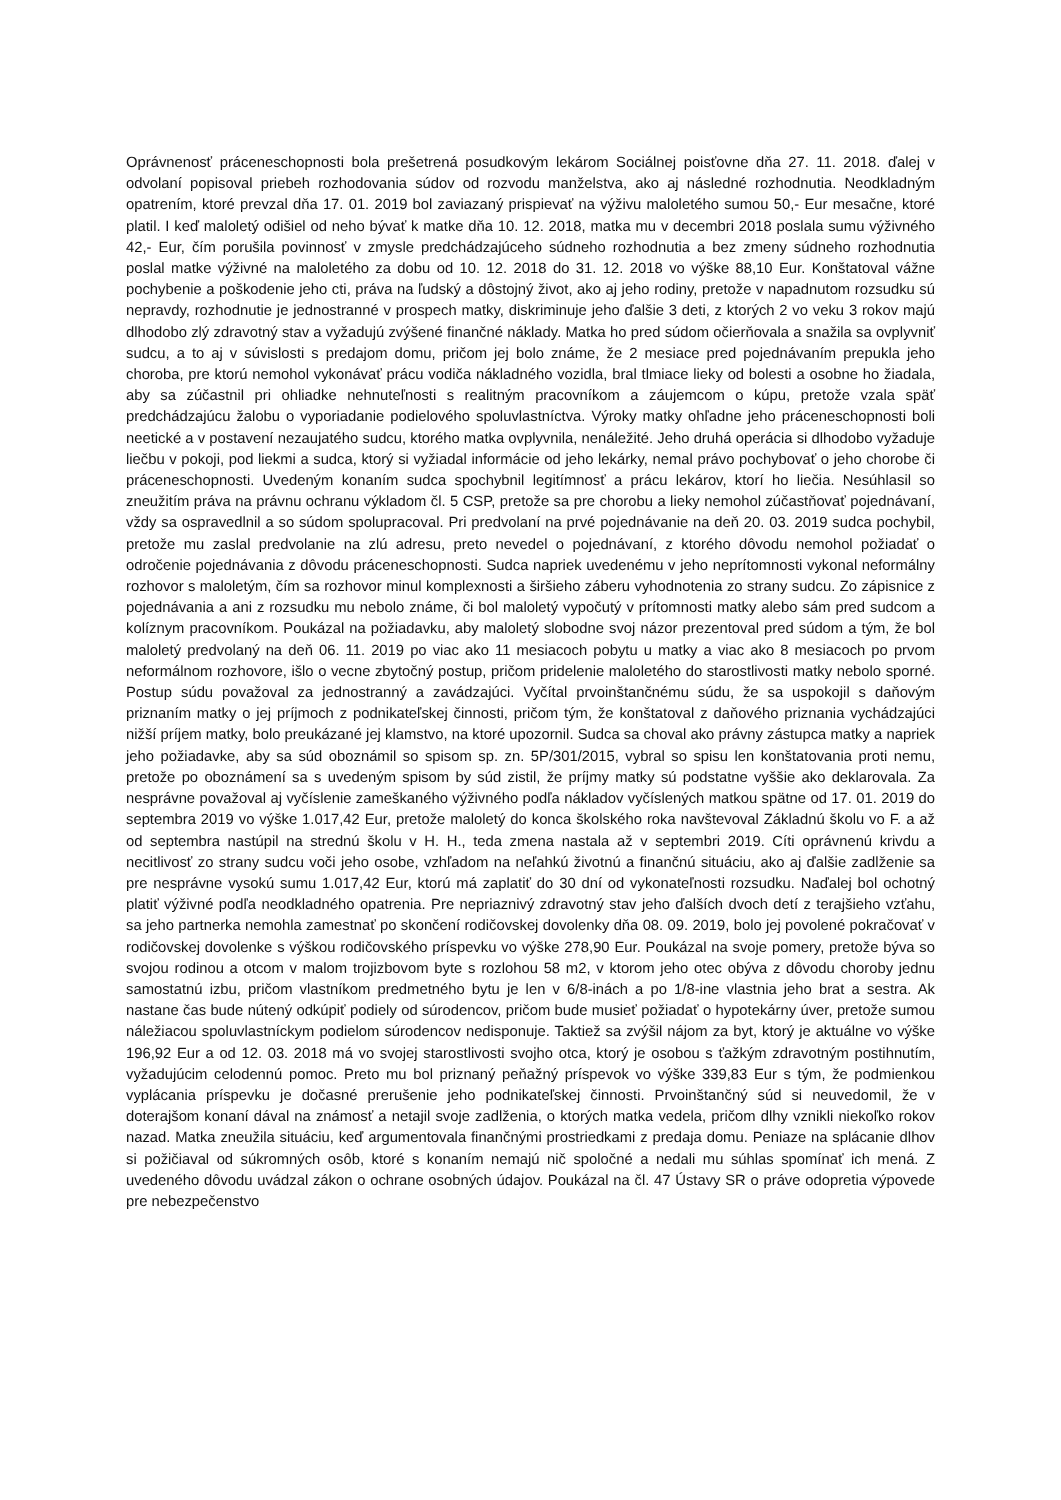Oprávnenosť práceneschopnosti bola prešetrená posudkovým lekárom Sociálnej poisťovne dňa 27. 11. 2018. ďalej v odvolaní popisoval priebeh rozhodovania súdov od rozvodu manželstva, ako aj následné rozhodnutia. Neodkladným opatrením, ktoré prevzal dňa 17. 01. 2019 bol zaviazaný prispievať na výživu maloletého sumou 50,- Eur mesačne, ktoré platil. I keď maloletý odišiel od neho bývať k matke dňa 10. 12. 2018, matka mu v decembri 2018 poslala sumu výživného 42,- Eur, čím porušila povinnosť v zmysle predchádzajúceho súdneho rozhodnutia a bez zmeny súdneho rozhodnutia poslal matke výživné na maloletého za dobu od 10. 12. 2018 do 31. 12. 2018 vo výške 88,10 Eur. Konštatoval vážne pochybenie a poškodenie jeho cti, práva na ľudský a dôstojný život, ako aj jeho rodiny, pretože v napadnutom rozsudku sú nepravdy, rozhodnutie je jednostranné v prospech matky, diskriminuje jeho ďalšie 3 deti, z ktorých 2 vo veku 3 rokov majú dlhodobo zlý zdravotný stav a vyžadujú zvýšené finančné náklady. Matka ho pred súdom očierňovala a snažila sa ovplyvniť sudcu, a to aj v súvislosti s predajom domu, pričom jej bolo známe, že 2 mesiace pred pojednávaním prepukla jeho choroba, pre ktorú nemohol vykonávať prácu vodiča nákladného vozidla, bral tlmiace lieky od bolesti a osobne ho žiadala, aby sa zúčastnil pri ohliadke nehnuteľnosti s realitným pracovníkom a záujemcom o kúpu, pretože vzala späť predchádzajúcu žalobu o vyporiadanie podielového spoluvlastníctva. Výroky matky ohľadne jeho práceneschopnosti boli neetické a v postavení nezaujatého sudcu, ktorého matka ovplyvnila, nenáležité. Jeho druhá operácia si dlhodobo vyžaduje liečbu v pokoji, pod liekmi a sudca, ktorý si vyžiadal informácie od jeho lekárky, nemal právo pochybovať o jeho chorobe či práceneschopnosti. Uvedeným konaním sudca spochybnil legitímnosť a prácu lekárov, ktorí ho liečia. Nesúhlasil so zneužitím práva na právnu ochranu výkladom čl. 5 CSP, pretože sa pre chorobu a lieky nemohol zúčastňovať pojednávaní, vždy sa ospravedlnil a so súdom spolupracoval. Pri predvolaní na prvé pojednávanie na deň 20. 03. 2019 sudca pochybil, pretože mu zaslal predvolanie na zlú adresu, preto nevedel o pojednávaní, z ktorého dôvodu nemohol požiadať o odročenie pojednávania z dôvodu práceneschopnosti. Sudca napriek uvedenému v jeho neprítomnosti vykonal neformálny rozhovor s maloletým, čím sa rozhovor minul komplexnosti a širšieho záberu vyhodnotenia zo strany sudcu. Zo zápisnice z pojednávania a ani z rozsudku mu nebolo známe, či bol maloletý vypočutý v prítomnosti matky alebo sám pred sudcom a kolíznym pracovníkom. Poukázal na požiadavku, aby maloletý slobodne svoj názor prezentoval pred súdom a tým, že bol maloletý predvolaný na deň 06. 11. 2019 po viac ako 11 mesiacoch pobytu u matky a viac ako 8 mesiacoch po prvom neformálnom rozhovore, išlo o vecne zbytočný postup, pričom pridelenie maloletého do starostlivosti matky nebolo sporné. Postup súdu považoval za jednostranný a zavádzajúci. Vyčítal prvoinštančnému súdu, že sa uspokojil s daňovým priznaním matky o jej príjmoch z podnikateľskej činnosti, pričom tým, že konštatoval z daňového priznania vychádzajúci nižší príjem matky, bolo preukázané jej klamstvo, na ktoré upozornil. Sudca sa choval ako právny zástupca matky a napriek jeho požiadavke, aby sa súd oboznámil so spisom sp. zn. 5P/301/2015, vybral so spisu len konštatovania proti nemu, pretože po oboznámení sa s uvedeným spisom by súd zistil, že príjmy matky sú podstatne vyššie ako deklarovala. Za nesprávne považoval aj vyčíslenie zameškaného výživného podľa nákladov vyčíslených matkou spätne od 17. 01. 2019 do septembra 2019 vo výške 1.017,42 Eur, pretože maloletý do konca školského roka navštevoval Základnú školu vo F. a až od septembra nastúpil na strednú školu v H. H., teda zmena nastala až v septembri 2019. Cíti oprávnenú krivdu a necitlivosť zo strany sudcu voči jeho osobe, vzhľadom na neľahkú životnú a finančnú situáciu, ako aj ďalšie zadlženie sa pre nesprávne vysokú sumu 1.017,42 Eur, ktorú má zaplatiť do 30 dní od vykonateľnosti rozsudku. Naďalej bol ochotný platiť výživné podľa neodkladného opatrenia. Pre nepriaznivý zdravotný stav jeho ďalších dvoch detí z terajšieho vzťahu, sa jeho partnerka nemohla zamestnať po skončení rodičovskej dovolenky dňa 08. 09. 2019, bolo jej povolené pokračovať v rodičovskej dovolenke s výškou rodičovského príspevku vo výške 278,90 Eur. Poukázal na svoje pomery, pretože býva so svojou rodinou a otcom v malom trojizbovom byte s rozlohou 58 m2, v ktorom jeho otec obýva z dôvodu choroby jednu samostatnú izbu, pričom vlastníkom predmetného bytu je len v 6/8-inách a po 1/8-ine vlastnia jeho brat a sestra. Ak nastane čas bude nútený odkúpiť podiely od súrodencov, pričom bude musieť požiadať o hypotekárny úver, pretože sumou náležiacou spoluvlastníckym podielom súrodencov nedisponuje. Taktiež sa zvýšil nájom za byt, ktorý je aktuálne vo výške 196,92 Eur a od 12. 03. 2018 má vo svojej starostlivosti svojho otca, ktorý je osobou s ťažkým zdravotným postihnutím, vyžadujúcim celodennú pomoc. Preto mu bol priznaný peňažný príspevok vo výške 339,83 Eur s tým, že podmienkou vyplácania príspevku je dočasné prerušenie jeho podnikateľskej činnosti. Prvoinštančný súd si neuvedomil, že v doterajšom konaní dával na známosť a netajil svoje zadlženia, o ktorých matka vedela, pričom dlhy vznikli niekoľko rokov nazad. Matka zneužila situáciu, keď argumentovala finančnými prostriedkami z predaja domu. Peniaze na splácanie dlhov si požičiaval od súkromných osôb, ktoré s konaním nemajú nič spoločné a nedali mu súhlas spomínať ich mená. Z uvedeného dôvodu uvádzal zákon o ochrane osobných údajov. Poukázal na čl. 47 Ústavy SR o práve odopretia výpovede pre nebezpečenstvo